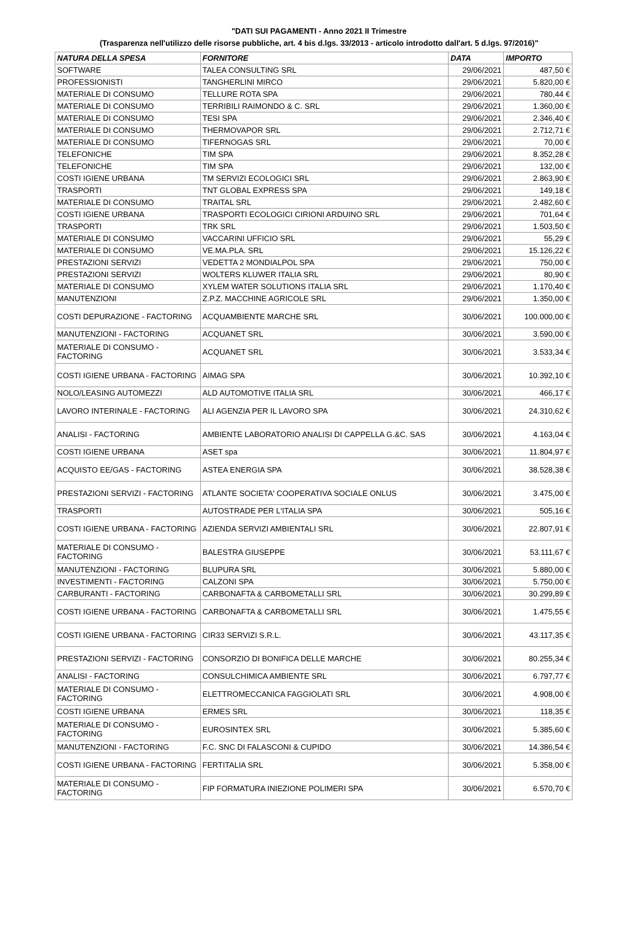"DATI SUI PAGAMENTI - Anno 2021 II Trimestre
(Trasparenza nell'utilizzo delle risorse pubbliche, art. 4 bis d.lgs. 33/2013 - articolo introdotto dall'art. 5 d.lgs. 97/2016)"
| NATURA DELLA SPESA | FORNITORE | DATA | IMPORTO |
| --- | --- | --- | --- |
| SOFTWARE | TALEA CONSULTING SRL | 29/06/2021 | 487,50 € |
| PROFESSIONISTI | TANGHERLINI MIRCO | 29/06/2021 | 5.820,00 € |
| MATERIALE DI CONSUMO | TELLURE ROTA SPA | 29/06/2021 | 780,44 € |
| MATERIALE DI CONSUMO | TERRIBILI RAIMONDO & C. SRL | 29/06/2021 | 1.360,00 € |
| MATERIALE DI CONSUMO | TESI SPA | 29/06/2021 | 2.346,40 € |
| MATERIALE DI CONSUMO | THERMOVAPOR SRL | 29/06/2021 | 2.712,71 € |
| MATERIALE DI CONSUMO | TIFERNOGAS SRL | 29/06/2021 | 70,00 € |
| TELEFONICHE | TIM SPA | 29/06/2021 | 8.352,28 € |
| TELEFONICHE | TIM SPA | 29/06/2021 | 132,00 € |
| COSTI IGIENE URBANA | TM SERVIZI ECOLOGICI SRL | 29/06/2021 | 2.863,90 € |
| TRASPORTI | TNT GLOBAL EXPRESS SPA | 29/06/2021 | 149,18 € |
| MATERIALE DI CONSUMO | TRAITAL SRL | 29/06/2021 | 2.482,60 € |
| COSTI IGIENE URBANA | TRASPORTI ECOLOGICI CIRIONI ARDUINO SRL | 29/06/2021 | 701,64 € |
| TRASPORTI | TRK SRL | 29/06/2021 | 1.503,50 € |
| MATERIALE DI CONSUMO | VACCARINI UFFICIO SRL | 29/06/2021 | 55,29 € |
| MATERIALE DI CONSUMO | VE.MA.PLA. SRL | 29/06/2021 | 15.126,22 € |
| PRESTAZIONI SERVIZI | VEDETTA 2 MONDIALPOL SPA | 29/06/2021 | 750,00 € |
| PRESTAZIONI SERVIZI | WOLTERS KLUWER ITALIA SRL | 29/06/2021 | 80,90 € |
| MATERIALE DI CONSUMO | XYLEM WATER SOLUTIONS ITALIA SRL | 29/06/2021 | 1.170,40 € |
| MANUTENZIONI | Z.P.Z. MACCHINE AGRICOLE SRL | 29/06/2021 | 1.350,00 € |
| COSTI DEPURAZIONE - FACTORING | ACQUAMBIENTE MARCHE SRL | 30/06/2021 | 100.000,00 € |
| MANUTENZIONI - FACTORING | ACQUANET SRL | 30/06/2021 | 3.590,00 € |
| MATERIALE DI CONSUMO - FACTORING | ACQUANET SRL | 30/06/2021 | 3.533,34 € |
| COSTI IGIENE URBANA - FACTORING | AIMAG SPA | 30/06/2021 | 10.392,10 € |
| NOLO/LEASING AUTOMEZZI | ALD AUTOMOTIVE ITALIA SRL | 30/06/2021 | 466,17 € |
| LAVORO INTERINALE - FACTORING | ALI AGENZIA PER IL LAVORO SPA | 30/06/2021 | 24.310,62 € |
| ANALISI - FACTORING | AMBIENTE LABORATORIO ANALISI DI CAPPELLA G.&C. SAS | 30/06/2021 | 4.163,04 € |
| COSTI IGIENE URBANA | ASET spa | 30/06/2021 | 11.804,97 € |
| ACQUISTO EE/GAS - FACTORING | ASTEA ENERGIA SPA | 30/06/2021 | 38.528,38 € |
| PRESTAZIONI SERVIZI - FACTORING | ATLANTE SOCIETA' COOPERATIVA SOCIALE ONLUS | 30/06/2021 | 3.475,00 € |
| TRASPORTI | AUTOSTRADE PER L'ITALIA SPA | 30/06/2021 | 505,16 € |
| COSTI IGIENE URBANA - FACTORING | AZIENDA SERVIZI AMBIENTALI SRL | 30/06/2021 | 22.807,91 € |
| MATERIALE DI CONSUMO - FACTORING | BALESTRA GIUSEPPE | 30/06/2021 | 53.111,67 € |
| MANUTENZIONI - FACTORING | BLUPURA SRL | 30/06/2021 | 5.880,00 € |
| INVESTIMENTI - FACTORING | CALZONI SPA | 30/06/2021 | 5.750,00 € |
| CARBURANTI - FACTORING | CARBONAFTA & CARBOMETALLI SRL | 30/06/2021 | 30.299,89 € |
| COSTI IGIENE URBANA - FACTORING | CARBONAFTA & CARBOMETALLI SRL | 30/06/2021 | 1.475,55 € |
| COSTI IGIENE URBANA - FACTORING | CIR33 SERVIZI S.R.L. | 30/06/2021 | 43.117,35 € |
| PRESTAZIONI SERVIZI - FACTORING | CONSORZIO DI BONIFICA DELLE MARCHE | 30/06/2021 | 80.255,34 € |
| ANALISI - FACTORING | CONSULCHIMICA AMBIENTE SRL | 30/06/2021 | 6.797,77 € |
| MATERIALE DI CONSUMO - FACTORING | ELETTROMECCANICA FAGGIOLATI SRL | 30/06/2021 | 4.908,00 € |
| COSTI IGIENE URBANA | ERMES SRL | 30/06/2021 | 118,35 € |
| MATERIALE DI CONSUMO - FACTORING | EUROSINTEX SRL | 30/06/2021 | 5.385,60 € |
| MANUTENZIONI - FACTORING | F.C. SNC DI FALASCONI & CUPIDO | 30/06/2021 | 14.386,54 € |
| COSTI IGIENE URBANA - FACTORING | FERTITALIA SRL | 30/06/2021 | 5.358,00 € |
| MATERIALE DI CONSUMO - FACTORING | FIP FORMATURA INIEZIONE POLIMERI SPA | 30/06/2021 | 6.570,70 € |